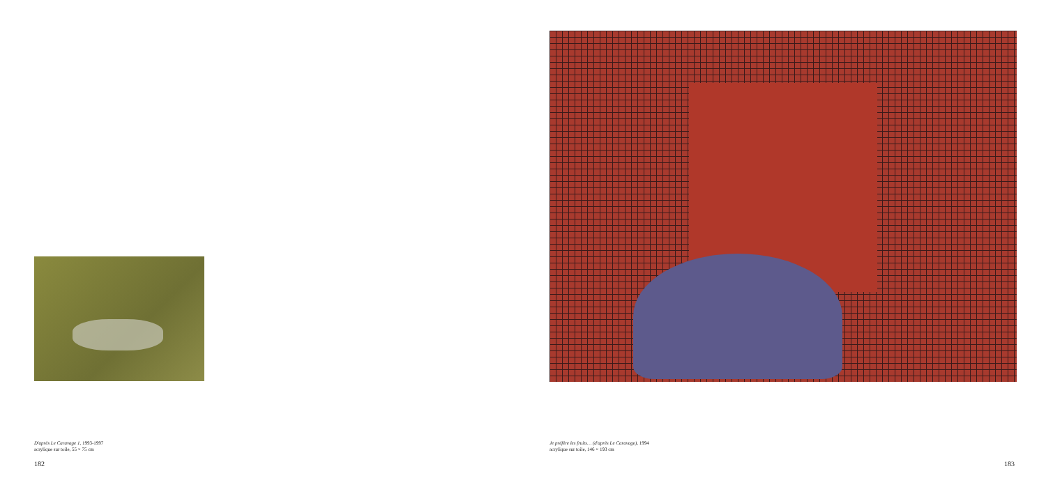D'après Le Caravage 1, 1993-1997
acrylique sur toile, 55 × 75 cm
182
Je préfère les fruits… (d'après Le Caravage), 1994
acrylique sur toile, 146 × 193 cm
183